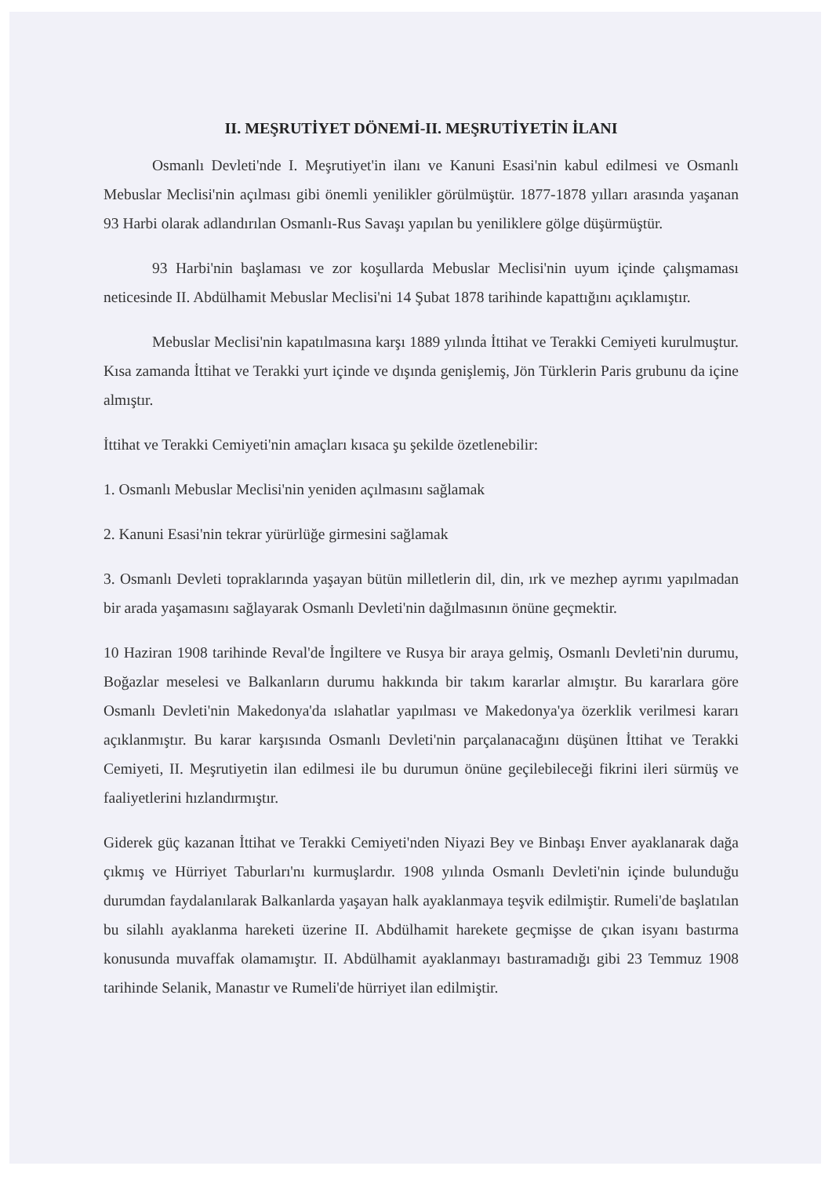II. MEŞRUTİYET DÖNEMİ-II. MEŞRUTİYETİN İLANI
Osmanlı Devleti'nde I. Meşrutiyet'in ilanı ve Kanuni Esasi'nin kabul edilmesi ve Osmanlı Mebuslar Meclisi'nin açılması gibi önemli yenilikler görülmüştür. 1877-1878 yılları arasında yaşanan 93 Harbi olarak adlandırılan Osmanlı-Rus Savaşı yapılan bu yeniliklere gölge düşürmüştür.
93 Harbi'nin başlaması ve zor koşullarda Mebuslar Meclisi'nin uyum içinde çalışmaması neticesinde II. Abdülhamit Mebuslar Meclisi'ni 14 Şubat 1878 tarihinde kapattığını açıklamıştır.
Mebuslar Meclisi'nin kapatılmasına karşı 1889 yılında İttihat ve Terakki Cemiyeti kurulmuştur. Kısa zamanda İttihat ve Terakki yurt içinde ve dışında genişlemiş, Jön Türklerin Paris grubunu da içine almıştır.
İttihat ve Terakki Cemiyeti'nin amaçları kısaca şu şekilde özetlenebilir:
1. Osmanlı Mebuslar Meclisi'nin yeniden açılmasını sağlamak
2. Kanuni Esasi'nin tekrar yürürlüğe girmesini sağlamak
3. Osmanlı Devleti topraklarında yaşayan bütün milletlerin dil, din, ırk ve mezhep ayrımı yapılmadan bir arada yaşamasını sağlayarak Osmanlı Devleti'nin dağılmasının önüne geçmektir.
10 Haziran 1908 tarihinde Reval'de İngiltere ve Rusya bir araya gelmiş, Osmanlı Devleti'nin durumu, Boğazlar meselesi ve Balkanların durumu hakkında bir takım kararlar almıştır. Bu kararlara göre Osmanlı Devleti'nin Makedonya'da ıslahatlar yapılması ve Makedonya'ya özerklik verilmesi kararı açıklanmıştır. Bu karar karşısında Osmanlı Devleti'nin parçalanacağını düşünen İttihat ve Terakki Cemiyeti, II. Meşrutiyetin ilan edilmesi ile bu durumun önüne geçilebileceği fikrini ileri sürmüş ve faaliyetlerini hızlandırmıştır.
Giderek güç kazanan İttihat ve Terakki Cemiyeti'nden Niyazi Bey ve Binbaşı Enver ayaklanarak dağa çıkmış ve Hürriyet Taburları'nı kurmuşlardır. 1908 yılında Osmanlı Devleti'nin içinde bulunduğu durumdan faydalanılarak Balkanlarda yaşayan halk ayaklanmaya teşvik edilmiştir. Rumeli'de başlatılan bu silahlı ayaklanma hareketi üzerine II. Abdülhamit harekete geçmişse de çıkan isyanı bastırma konusunda muvaffak olamamıştır. II. Abdülhamit ayaklanmayı bastıramadığı gibi 23 Temmuz 1908 tarihinde Selanik, Manastır ve Rumeli'de hürriyet ilan edilmiştir.